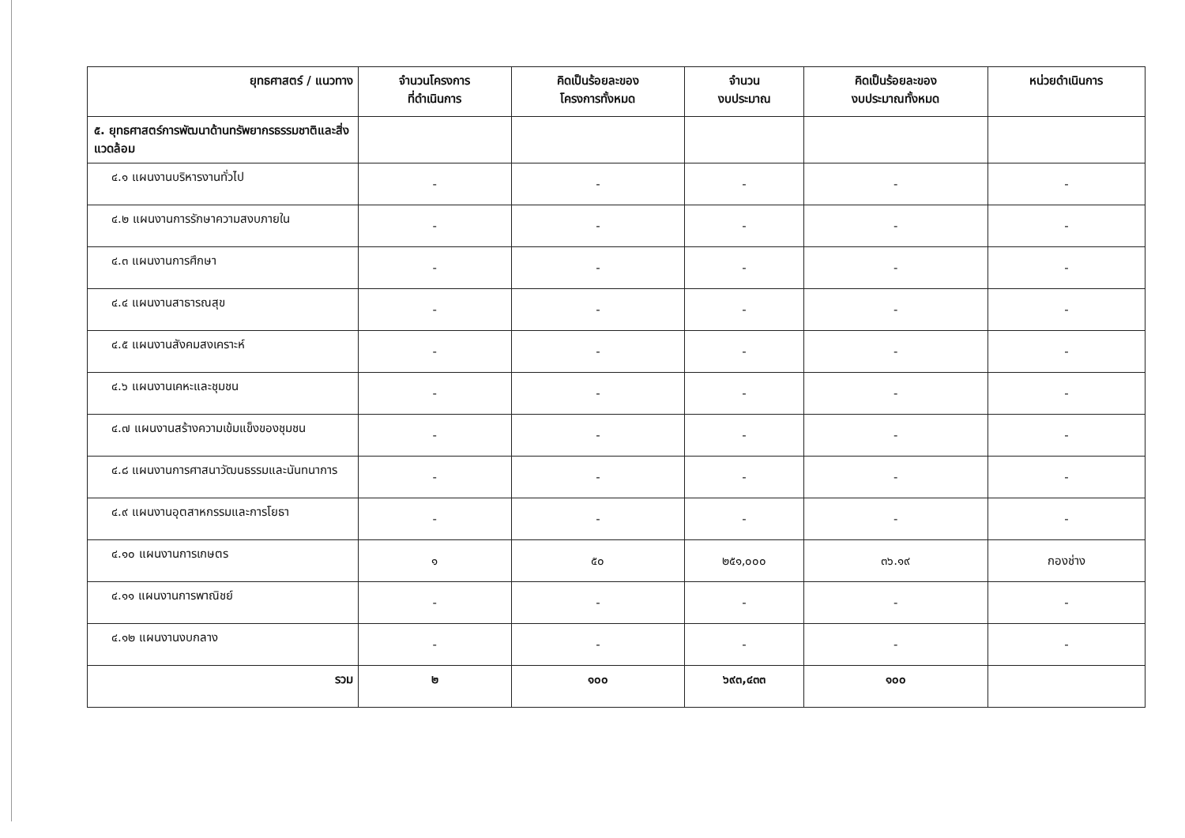| ยุทธศาสตร์ / แนวทาง | จำนวนโครงการ ที่ดำเนินการ | คิดเป็นร้อยละของ โครงการทั้งหมด | จำนวน งบประมาณ | คิดเป็นร้อยละของ งบประมาณทั้งหมด | หน่วยดำเนินการ |
| --- | --- | --- | --- | --- | --- |
| ๕. ยุทธศาสตร์การพัฒนาด้านทรัพยากรธรรมชาติและสิ่งแวดล้อม | | | | | |
| ๔.๑ แผนงานบริหารงานทั่วไป | - | - | - | - | - |
| ๔.๒ แผนงานการรักษาความสงบภายใน | - | - | - | - | - |
| ๔.๓ แผนงานการศึกษา | - | - | - | - | - |
| ๔.๔ แผนงานสาธารณสุข | - | - | - | - | - |
| ๔.๕ แผนงานสังคมสงเคราะห์ | - | - | - | - | - |
| ๔.๖ แผนงานเคหะและชุมชน | - | - | - | - | - |
| ๔.๗ แผนงานสร้างความเข้มแข็งของชุมชน | - | - | - | - | - |
| ๔.๘ แผนงานการศาสนาวัฒนธรรมและนันทนาการ | - | - | - | - | - |
| ๔.๙ แผนงานอุตสาหกรรมและการโยธา | - | - | - | - | - |
| ๔.๑๐ แผนงานการเกษตร | ๑ | ๕๐ | ๒๕๑,๐๐๐ | ๓๖.๑๙ | กองช่าง |
| ๔.๑๑ แผนงานการพาณิชย์ | - | - | - | - | - |
| ๔.๑๒ แผนงานงบกลาง | - | - | - | - | - |
| รวม | ๒ | ๑๐๐ | ๖๙๓,๔๓๓ | ๑๐๐ | |